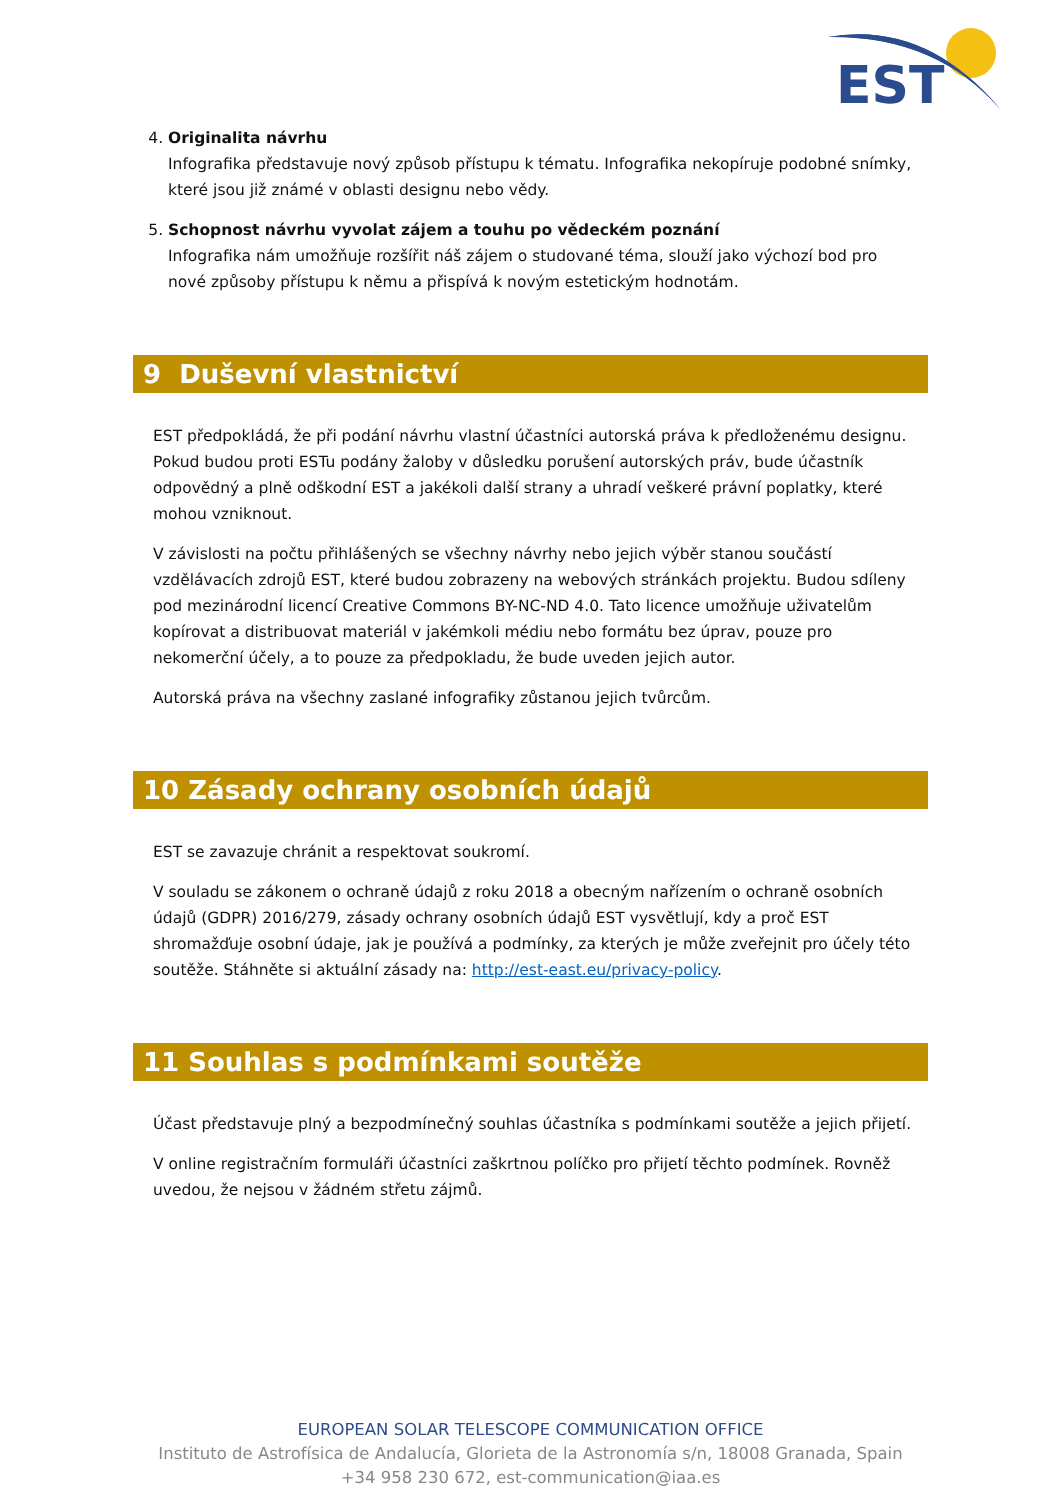EST
4. Originalita návrhu
Infografika představuje nový způsob přístupu k tématu. Infografika nekopíruje podobné snímky, které jsou již známé v oblasti designu nebo vědy.
5. Schopnost návrhu vyvolat zájem a touhu po vědeckém poznání
Infografika nám umožňuje rozšířit náš zájem o studované téma, slouží jako výchozí bod pro nové způsoby přístupu k němu a přispívá k novým estetickým hodnotám.
9 Duševní vlastnictví
EST předpokládá, že při podání návrhu vlastní účastníci autorská práva k předloženému designu. Pokud budou proti ESTu podány žaloby v důsledku porušení autorských práv, bude účastník odpovědný a plně odškodní EST a jakékoli další strany a uhradí veškeré právní poplatky, které mohou vzniknout.
V závislosti na počtu přihlášených se všechny návrhy nebo jejich výběr stanou součástí vzdělávacích zdrojů EST, které budou zobrazeny na webových stránkách projektu. Budou sdíleny pod mezinárodní licencí Creative Commons BY-NC-ND 4.0. Tato licence umožňuje uživatelům kopírovat a distribuovat materiál v jakémkoli médiu nebo formátu bez úprav, pouze pro nekomerční účely, a to pouze za předpokladu, že bude uveden jejich autor.
Autorská práva na všechny zaslané infografiky zůstanou jejich tvůrcům.
10 Zásady ochrany osobních údajů
EST se zavazuje chránit a respektovat soukromí.
V souladu se zákonem o ochraně údajů z roku 2018 a obecným nařízením o ochraně osobních údajů (GDPR) 2016/279, zásady ochrany osobních údajů EST vysvětlují, kdy a proč EST shromažďuje osobní údaje, jak je používá a podmínky, za kterých je může zveřejnit pro účely této soutěže. Stáhněte si aktuální zásady na: http://est-east.eu/privacy-policy.
11 Souhlas s podmínkami soutěže
Účast představuje plný a bezpodmínečný souhlas účastníka s podmínkami soutěže a jejich přijetí.
V online registračním formuláři účastníci zaškrtnou políčko pro přijetí těchto podmínek. Rovněž uvedou, že nejsou v žádném střetu zájmů.
EUROPEAN SOLAR TELESCOPE COMMUNICATION OFFICE
Instituto de Astrofísica de Andalucía, Glorieta de la Astronomía s/n, 18008 Granada, Spain
+34 958 230 672, est-communication@iaa.es